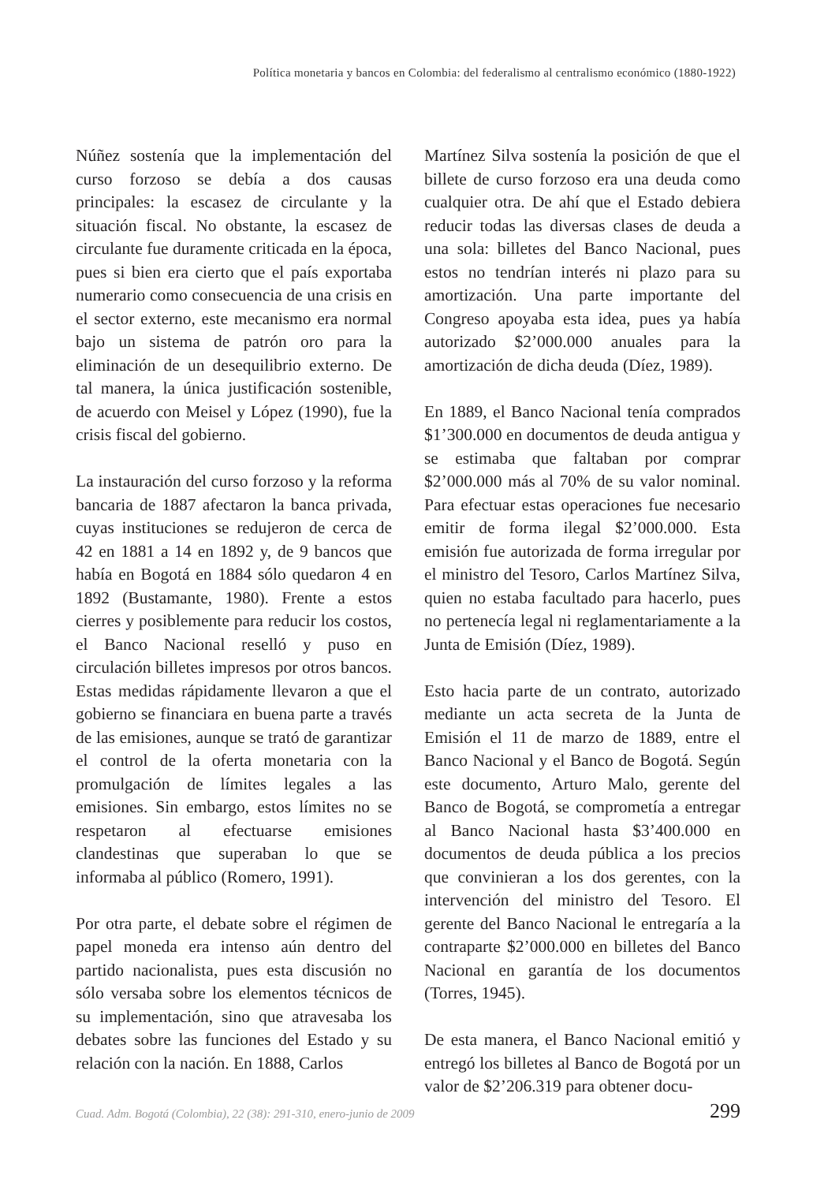Política monetaria y bancos en Colombia: del federalismo al centralismo económico (1880-1922)
Núñez sostenía que la implementación del curso forzoso se debía a dos causas principales: la escasez de circulante y la situación fiscal. No obstante, la escasez de circulante fue duramente criticada en la época, pues si bien era cierto que el país exportaba numerario como consecuencia de una crisis en el sector externo, este mecanismo era normal bajo un sistema de patrón oro para la eliminación de un desequilibrio externo. De tal manera, la única justificación sostenible, de acuerdo con Meisel y López (1990), fue la crisis fiscal del gobierno.
La instauración del curso forzoso y la reforma bancaria de 1887 afectaron la banca privada, cuyas instituciones se redujeron de cerca de 42 en 1881 a 14 en 1892 y, de 9 bancos que había en Bogotá en 1884 sólo quedaron 4 en 1892 (Bustamante, 1980). Frente a estos cierres y posiblemente para reducir los costos, el Banco Nacional reselló y puso en circulación billetes impresos por otros bancos. Estas medidas rápidamente llevaron a que el gobierno se financiara en buena parte a través de las emisiones, aunque se trató de garantizar el control de la oferta monetaria con la promulgación de límites legales a las emisiones. Sin embargo, estos límites no se respetaron al efectuarse emisiones clandestinas que superaban lo que se informaba al público (Romero, 1991).
Por otra parte, el debate sobre el régimen de papel moneda era intenso aún dentro del partido nacionalista, pues esta discusión no sólo versaba sobre los elementos técnicos de su implementación, sino que atravesaba los debates sobre las funciones del Estado y su relación con la nación. En 1888, Carlos
Martínez Silva sostenía la posición de que el billete de curso forzoso era una deuda como cualquier otra. De ahí que el Estado debiera reducir todas las diversas clases de deuda a una sola: billetes del Banco Nacional, pues estos no tendrían interés ni plazo para su amortización. Una parte importante del Congreso apoyaba esta idea, pues ya había autorizado $2’000.000 anuales para la amortización de dicha deuda (Díez, 1989).
En 1889, el Banco Nacional tenía comprados $1’300.000 en documentos de deuda antigua y se estimaba que faltaban por comprar $2’000.000 más al 70% de su valor nominal. Para efectuar estas operaciones fue necesario emitir de forma ilegal $2’000.000. Esta emisión fue autorizada de forma irregular por el ministro del Tesoro, Carlos Martínez Silva, quien no estaba facultado para hacerlo, pues no pertenecía legal ni reglamentariamente a la Junta de Emisión (Díez, 1989).
Esto hacia parte de un contrato, autorizado mediante un acta secreta de la Junta de Emisión el 11 de marzo de 1889, entre el Banco Nacional y el Banco de Bogotá. Según este documento, Arturo Malo, gerente del Banco de Bogotá, se comprometía a entregar al Banco Nacional hasta $3’400.000 en documentos de deuda pública a los precios que convinieran a los dos gerentes, con la intervención del ministro del Tesoro. El gerente del Banco Nacional le entregaría a la contraparte $2’000.000 en billetes del Banco Nacional en garantía de los documentos (Torres, 1945).
De esta manera, el Banco Nacional emitió y entregó los billetes al Banco de Bogotá por un valor de $2’206.319 para obtener docu-
Cuad. Adm. Bogotá (Colombia), 22 (38): 291-310, enero-junio de 2009 299